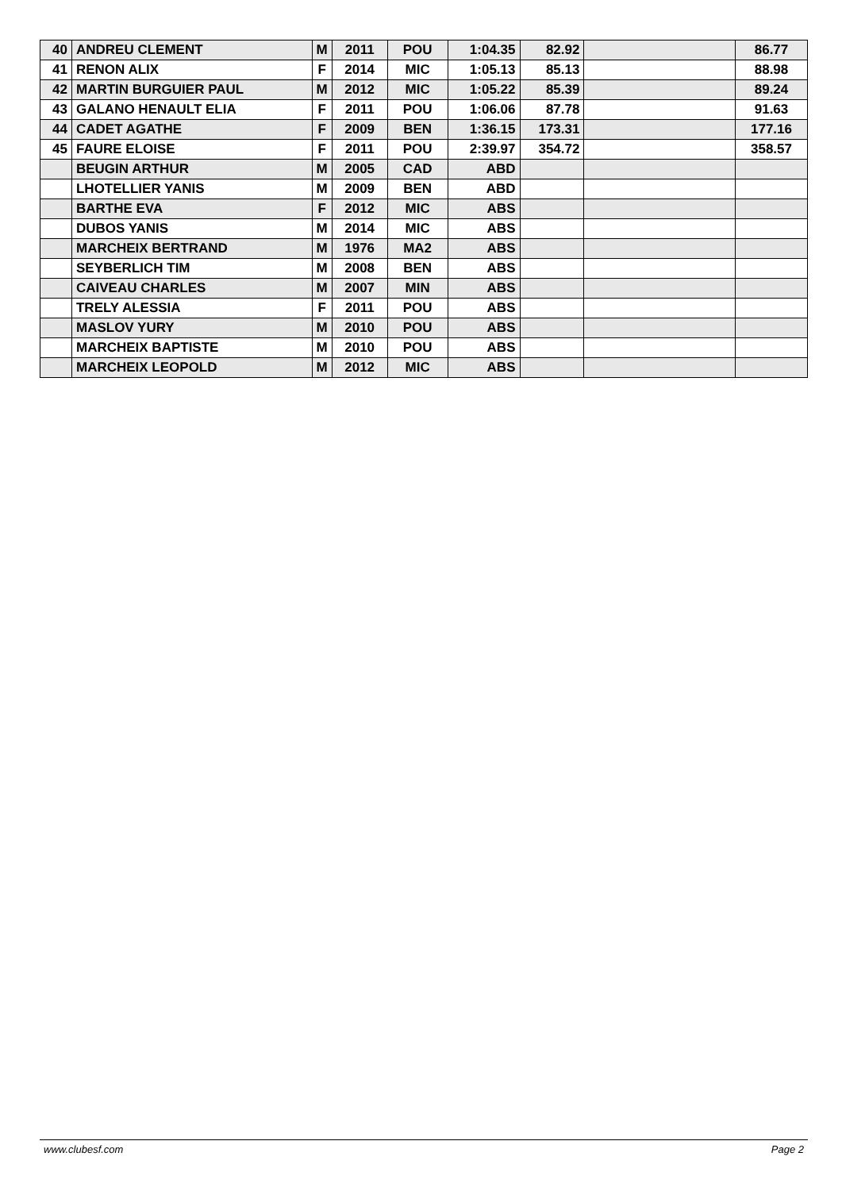| 40 | ANDREU CLEMENT | M | 2011 | POU | 1:04.35 | 82.92 | | 86.77 |
| 41 | RENON ALIX | F | 2014 | MIC | 1:05.13 | 85.13 | | 88.98 |
| 42 | MARTIN BURGUIER PAUL | M | 2012 | MIC | 1:05.22 | 85.39 | | 89.24 |
| 43 | GALANO HENAULT ELIA | F | 2011 | POU | 1:06.06 | 87.78 | | 91.63 |
| 44 | CADET AGATHE | F | 2009 | BEN | 1:36.15 | 173.31 | | 177.16 |
| 45 | FAURE ELOISE | F | 2011 | POU | 2:39.97 | 354.72 | | 358.57 |
| | BEUGIN ARTHUR | M | 2005 | CAD | ABD | | | |
| | LHOTELLIER YANIS | M | 2009 | BEN | ABD | | | |
| | BARTHE EVA | F | 2012 | MIC | ABS | | | |
| | DUBOS YANIS | M | 2014 | MIC | ABS | | | |
| | MARCHEIX BERTRAND | M | 1976 | MA2 | ABS | | | |
| | SEYBERLICH TIM | M | 2008 | BEN | ABS | | | |
| | CAIVEAU CHARLES | M | 2007 | MIN | ABS | | | |
| | TRELY ALESSIA | F | 2011 | POU | ABS | | | |
| | MASLOV YURY | M | 2010 | POU | ABS | | | |
| | MARCHEIX BAPTISTE | M | 2010 | POU | ABS | | | |
| | MARCHEIX LEOPOLD | M | 2012 | MIC | ABS | | | |
www.clubesf.com Page 2